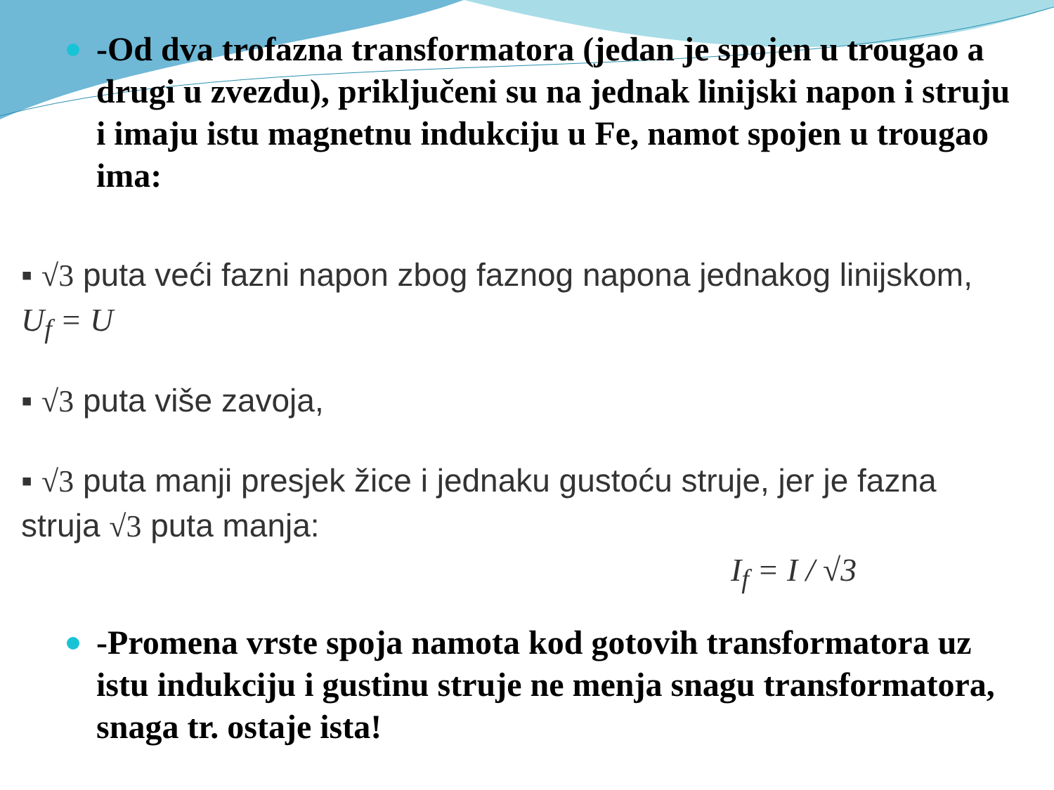-Od dva trofazna transformatora (jedan je spojen u trougao a drugi u zvezdu), priključeni su na jednak linijski napon i struju i imaju istu magnetnu indukciju u Fe, namot spojen u trougao ima:
▪ √3 puta veći fazni napon zbog faznog napona jednakog linijskom, U<sub>f</sub> = U
▪ √3 puta više zavoja,
▪ √3 puta manji presjek žice i jednaku gustoću struje, jer je fazna struja √3 puta manja:
I<sub>f</sub> = I / √3
-Promena vrste spoja namota kod gotovih transformatora uz istu indukciju i gustinu struje ne menja snagu transformatora, snaga tr. ostaje ista!